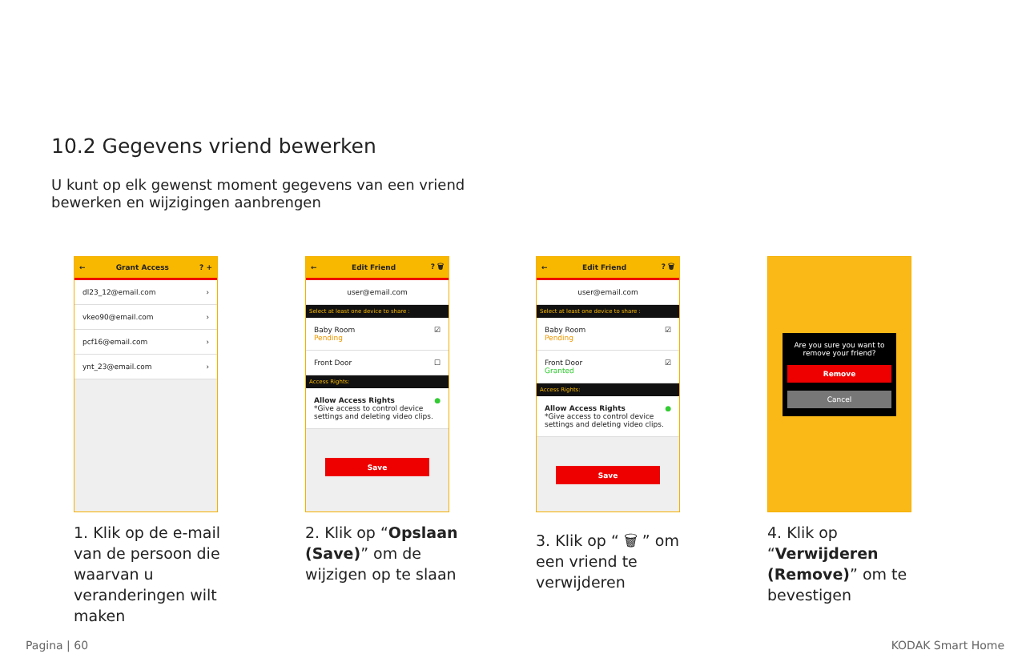10.2 Gegevens vriend bewerken
U kunt op elk gewenst moment gegevens van een vriend bewerken en wijzigingen aanbrengen
← Grant Access? +
dl23_12@email.com ›
vkeo90@email.com ›
pcf16@email.com ›
ynt_23@email.com ›
← Edit Friend? 🗑
user@email.com
Select at least one device to share :
Baby Room
Pending ☑
Front Door ☐
Access Rights:
Allow Access Rights
*Give access to control device settings and deleting video clips. ●
Save
← Edit Friend? 🗑
user@email.com
Select at least one device to share :
Baby Room
Pending ☑
Front Door
Granted ☑
Access Rights:
Allow Access Rights
*Give access to control device settings and deleting video clips. ●
Save
Are you sure you want to remove your friend?
Remove
Cancel
1. Klik op de e-mail van de persoon die waarvan u veranderingen wilt maken
2. Klik op “Opslaan (Save)” om de wijzigen op te slaan
3. Klik op “ 🗑 ” om een vriend te verwijderen
4. Klik op “Verwijderen (Remove)” om te bevestigen
Pagina | 60 KODAK Smart Home